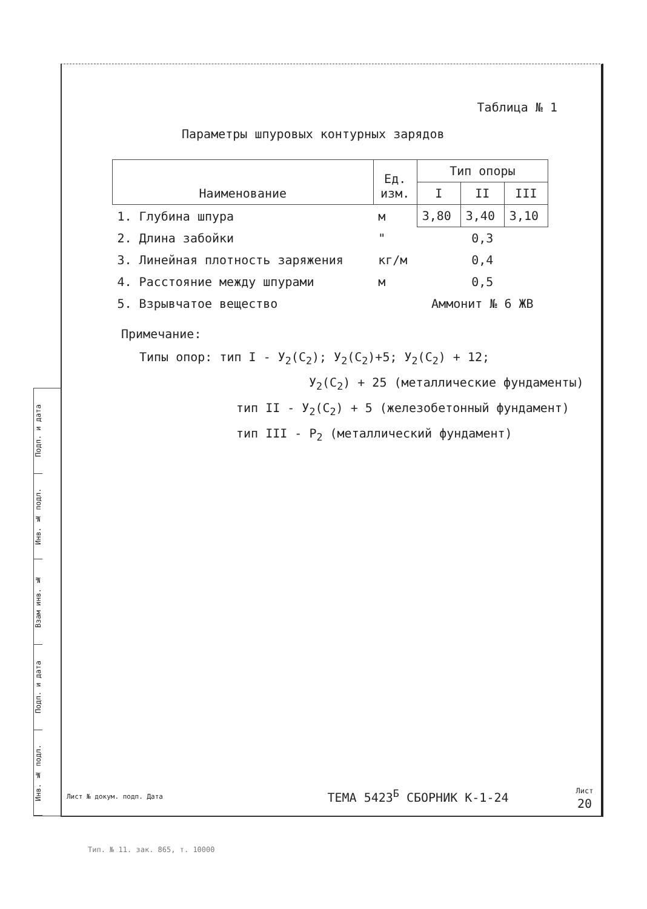Подп. и дата
Инв. № подл.
Взам инв. №
Подп. и дата
Инв. № подл.
Таблица № 1
Параметры шпуровых контурных зарядов
| Наименование | Ед. изм. | Тип опоры | | |
| --- | --- | --- | --- | --- |
| | | I | II | III |
| 1. Глубина шпура | м | 3,80 | 3,40 | 3,10 |
| 2. Длина забойки | " | 0,3 | | |
| 3. Линейная плотность заряжения | кг/м | 0,4 | | |
| 4. Расстояние между шпурами | м | 0,5 | | |
| 5. Взрывчатое вещество | | Аммонит № 6 ЖВ | | |
Примечание:
Типы опор: тип I - У<sub>2</sub>(С<sub>2</sub>); У<sub>2</sub>(С<sub>2</sub>)+5; У<sub>2</sub>(С<sub>2</sub>) + 12;
У<sub>2</sub>(С<sub>2</sub>) + 25 (металлические фундаменты)
тип II - У<sub>2</sub>(С<sub>2</sub>) + 5 (железобетонный фундамент)
тип III - Р<sub>2</sub> (металлический фундамент)
Лист № докум. подп. Дата
ТЕМА 5423<sup>Б</sup> СБОРНИК К-1-24
Лист
20
Тип. № 11. зак. 865, т. 10000